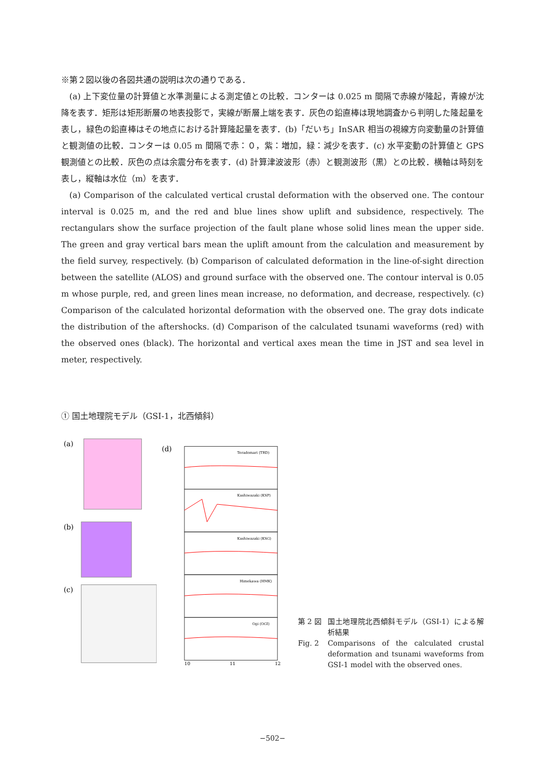※第２図以後の各図共通の説明は次の通りである．
(a) 上下変位量の計算値と水準測量による測定値との比較．コンターは 0.025 m 間隔で赤線が隆起，青線が沈降を表す．矩形は矩形断層の地表投影で，実線が断層上端を表す．灰色の鉛直棒は現地調査から判明した隆起量を表し，緑色の鉛直棒はその地点における計算隆起量を表す．(b)「だいち」InSAR 相当の視線方向変動量の計算値と観測値の比較．コンターは 0.05 m 間隔で赤：０，紫：増加，緑：減少を表す．(c) 水平変動の計算値と GPS 観測値との比較．灰色の点は余震分布を表す．(d) 計算津波波形（赤）と観測波形（黒）との比較．横軸は時刻を表し，縦軸は水位（m）を表す．
(a) Comparison of the calculated vertical crustal deformation with the observed one. The contour interval is 0.025 m, and the red and blue lines show uplift and subsidence, respectively. The rectangulars show the surface projection of the fault plane whose solid lines mean the upper side. The green and gray vertical bars mean the uplift amount from the calculation and measurement by the field survey, respectively. (b) Comparison of calculated deformation in the line-of-sight direction between the satellite (ALOS) and ground surface with the observed one. The contour interval is 0.05 m whose purple, red, and green lines mean increase, no deformation, and decrease, respectively. (c) Comparison of the calculated horizontal deformation with the observed one. The gray dots indicate the distribution of the aftershocks. (d) Comparison of the calculated tsunami waveforms (red) with the observed ones (black). The horizontal and vertical axes mean the time in JST and sea level in meter, respectively.
① 国土地理院モデル（GSI-1，北西傾斜）
(a)
(b)
(c)
(d)
Teradomari (TRD)
Kashiwazaki (KSP)
Kashiwazaki (KSG)
Himekawa (HMK)
Ogi (OGI)
10
11
12
第 2 図 国土地理院北西傾斜モデル（GSI-1）による解析結果
Fig. 2 Comparisons of the calculated crustal deformation and tsunami waveforms from GSI-1 model with the observed ones.
−502−